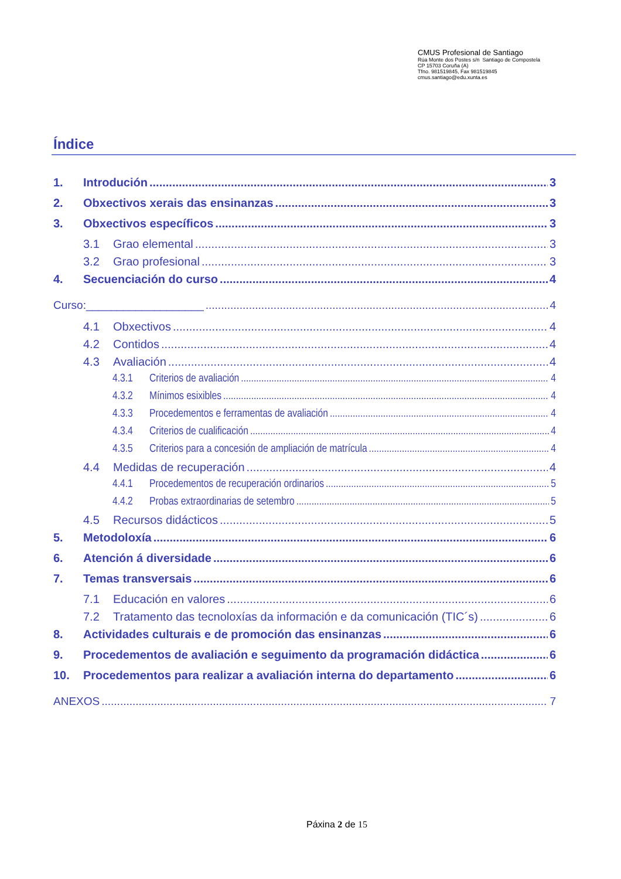CMUS Profesional de Santiago
Rúa Monte dos Postes s/n Santiago de Compostela
CP 15703 Coruña (A)
Tfno. 981519845, Fax 981519845
cmus.santiago@edu.xunta.es
Índice
1. Introdución 3
2. Obxectivos xerais das ensinanzas 3
3. Obxectivos específicos 3
3.1 Grao elemental 3
3.2 Grao profesional 3
4. Secuenciación do curso 4
Curso:___________________ 4
4.1 Obxectivos 4
4.2 Contidos 4
4.3 Avaliación 4
4.3.1 Criterios de avaliación 4
4.3.2 Mínimos esixibles 4
4.3.3 Procedementos e ferramentas de avaliación 4
4.3.4 Criterios de cualificación 4
4.3.5 Criterios para a concesión de ampliación de matrícula 4
4.4 Medidas de recuperación 4
4.4.1 Procedementos de recuperación ordinarios 5
4.4.2 Probas extraordinarias de setembro 5
4.5 Recursos didácticos 5
5. Metodoloxía 6
6. Atención á diversidade 6
7. Temas transversais 6
7.1 Educación en valores 6
7.2 Tratamento das tecnoloxías da información e da comunicación (TIC´s) 6
8. Actividades culturais e de promoción das ensinanzas 6
9. Procedementos de avaliación e seguimento da programación didáctica 6
10. Procedementos para realizar a avaliación interna do departamento 6
ANEXOS 7
Páxina 2 de 15